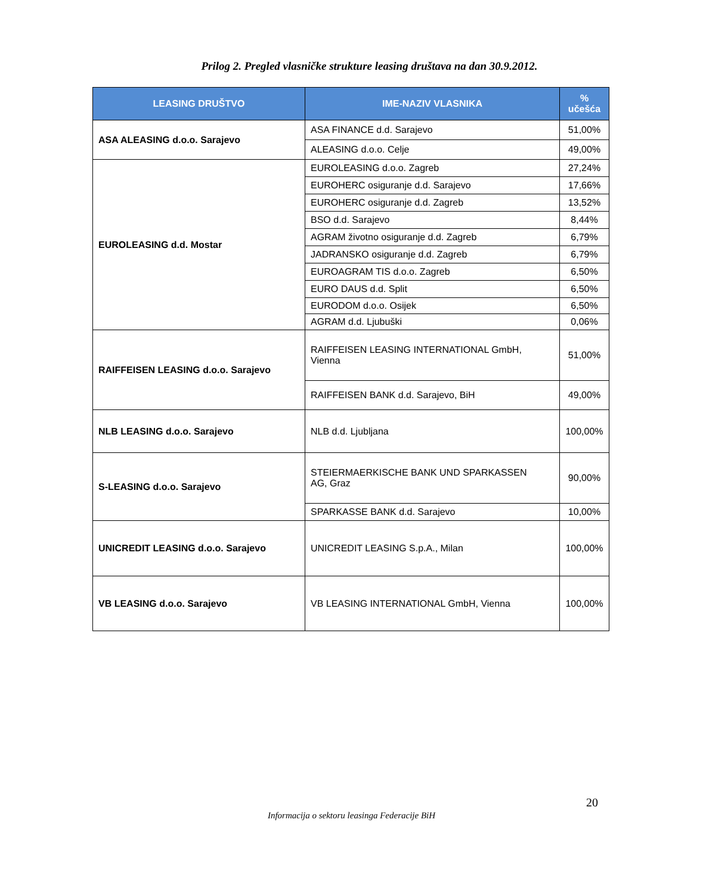Prilog 2. Pregled vlasničke strukture leasing društava na dan 30.9.2012.
| LEASING DRUŠTVO | IME-NAZIV VLASNIKA | % učešća |
| --- | --- | --- |
| ASA ALEASING d.o.o. Sarajevo | ASA FINANCE d.d. Sarajevo | 51,00% |
| | ALEASING d.o.o. Celje | 49,00% |
| EUROLEASING d.d. Mostar | EUROLEASING d.o.o. Zagreb | 27,24% |
| | EUROHERC osiguranje d.d. Sarajevo | 17,66% |
| | EUROHERC osiguranje d.d. Zagreb | 13,52% |
| | BSO d.d. Sarajevo | 8,44% |
| | AGRAM životno osiguranje d.d. Zagreb | 6,79% |
| | JADRANSKO osiguranje d.d. Zagreb | 6,79% |
| | EUROAGRAM TIS d.o.o. Zagreb | 6,50% |
| | EURO DAUS d.d. Split | 6,50% |
| | EURODOM d.o.o. Osijek | 6,50% |
| | AGRAM d.d. Ljubuški | 0,06% |
| RAIFFEISEN LEASING d.o.o. Sarajevo | RAIFFEISEN LEASING INTERNATIONAL GmbH, Vienna | 51,00% |
| | RAIFFEISEN BANK d.d. Sarajevo, BiH | 49,00% |
| NLB LEASING d.o.o. Sarajevo | NLB d.d. Ljubljana | 100,00% |
| S-LEASING d.o.o. Sarajevo | STEIERMAERKISCHE BANK UND SPARKASSEN AG, Graz | 90,00% |
| | SPARKASSE BANK d.d. Sarajevo | 10,00% |
| UNICREDIT LEASING d.o.o. Sarajevo | UNICREDIT LEASING S.p.A., Milan | 100,00% |
| VB LEASING d.o.o. Sarajevo | VB LEASING INTERNATIONAL GmbH, Vienna | 100,00% |
20
Informacija o sektoru leasinga Federacije BiH